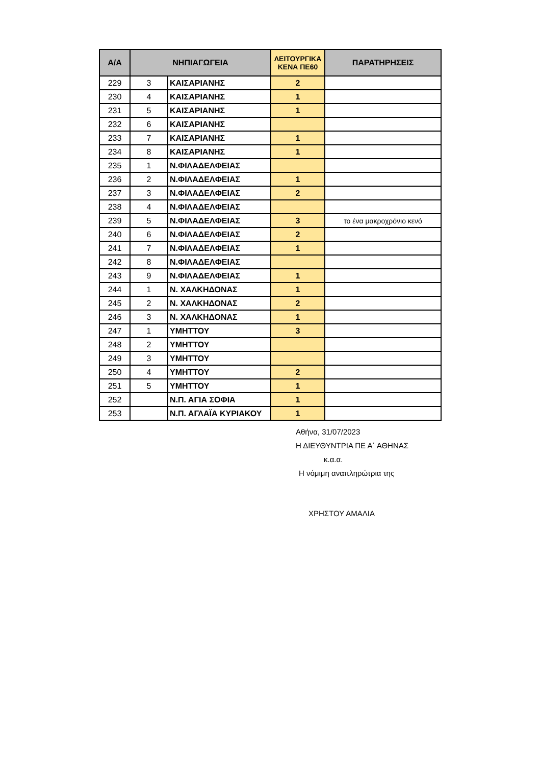| Α/Α | ΝΗΠΙΑΓΩΓΕΙΑ | | ΛΕΙΤΟΥΡΓΙΚΑ ΚΕΝΑ ΠΕ60 | ΠΑΡΑΤΗΡΗΣΕΙΣ |
| --- | --- | --- | --- | --- |
| 229 | 3 | ΚΑΙΣΑΡΙΑΝΗΣ | 2 | |
| 230 | 4 | ΚΑΙΣΑΡΙΑΝΗΣ | 1 | |
| 231 | 5 | ΚΑΙΣΑΡΙΑΝΗΣ | 1 | |
| 232 | 6 | ΚΑΙΣΑΡΙΑΝΗΣ | | |
| 233 | 7 | ΚΑΙΣΑΡΙΑΝΗΣ | 1 | |
| 234 | 8 | ΚΑΙΣΑΡΙΑΝΗΣ | 1 | |
| 235 | 1 | Ν.ΦΙΛΑΔΕΛΦΕΙΑΣ | | |
| 236 | 2 | Ν.ΦΙΛΑΔΕΛΦΕΙΑΣ | 1 | |
| 237 | 3 | Ν.ΦΙΛΑΔΕΛΦΕΙΑΣ | 2 | |
| 238 | 4 | Ν.ΦΙΛΑΔΕΛΦΕΙΑΣ | | |
| 239 | 5 | Ν.ΦΙΛΑΔΕΛΦΕΙΑΣ | 3 | το ένα μακροχρόνιο κενό |
| 240 | 6 | Ν.ΦΙΛΑΔΕΛΦΕΙΑΣ | 2 | |
| 241 | 7 | Ν.ΦΙΛΑΔΕΛΦΕΙΑΣ | 1 | |
| 242 | 8 | Ν.ΦΙΛΑΔΕΛΦΕΙΑΣ | | |
| 243 | 9 | Ν.ΦΙΛΑΔΕΛΦΕΙΑΣ | 1 | |
| 244 | 1 | Ν. ΧΑΛΚΗΔΟΝΑΣ | 1 | |
| 245 | 2 | Ν. ΧΑΛΚΗΔΟΝΑΣ | 2 | |
| 246 | 3 | Ν. ΧΑΛΚΗΔΟΝΑΣ | 1 | |
| 247 | 1 | ΥΜΗΤΤΟΥ | 3 | |
| 248 | 2 | ΥΜΗΤΤΟΥ | | |
| 249 | 3 | ΥΜΗΤΤΟΥ | | |
| 250 | 4 | ΥΜΗΤΤΟΥ | 2 | |
| 251 | 5 | ΥΜΗΤΤΟΥ | 1 | |
| 252 | | Ν.Π. ΑΓΙΑ ΣΟΦΙΑ | 1 | |
| 253 | | Ν.Π. ΑΓΛΑΪΑ ΚΥΡΙΑΚΟΥ | 1 | |
Αθήνα, 31/07/2023
Η ΔΙΕΥΘΥΝΤΡΙΑ ΠΕ Α΄ ΑΘΗΝΑΣ
κ.α.α.
Η νόμιμη αναπληρώτρια της
ΧΡΗΣΤΟΥ ΑΜΑΛΙΑ